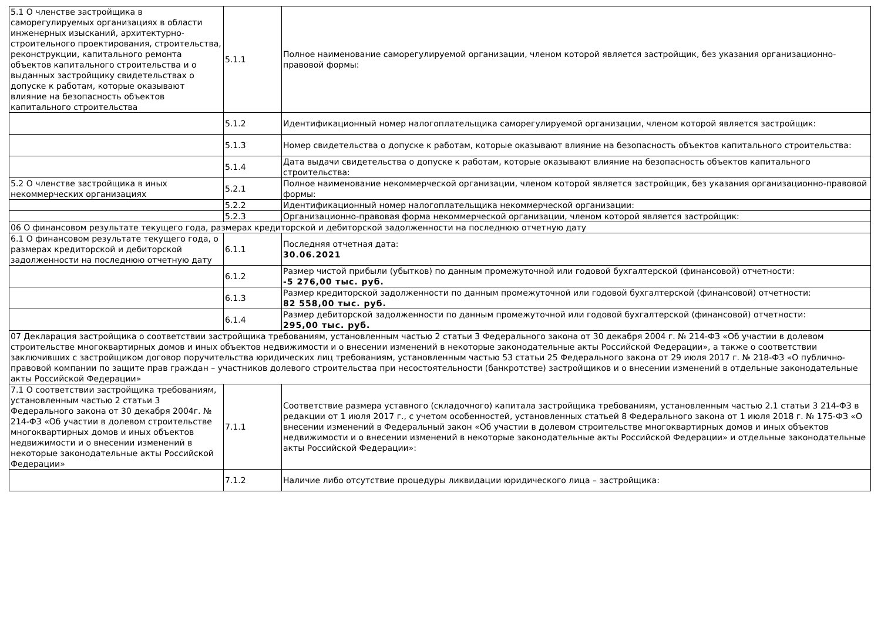| 5.1 О членстве застройщика в саморегулируемых организациях в области инженерных изысканий, архитектурно-строительного проектирования, строительства, реконструкции, капитального ремонта объектов капитального строительства и о выданных застройщику свидетельствах о допуске к работам, которые оказывают влияние на безопасность объектов капитального строительства | 5.1.1 | Полное наименование саморегулируемой организации, членом которой является застройщик, без указания организационно-правовой формы: |
| | 5.1.2 | Идентификационный номер налогоплательщика саморегулируемой организации, членом которой является застройщик: |
| | 5.1.3 | Номер свидетельства о допуске к работам, которые оказывают влияние на безопасность объектов капитального строительства: |
| | 5.1.4 | Дата выдачи свидетельства о допуске к работам, которые оказывают влияние на безопасность объектов капитального строительства: |
| 5.2 О членстве застройщика в иных некоммерческих организациях | 5.2.1 | Полное наименование некоммерческой организации, членом которой является застройщик, без указания организационно-правовой формы: |
| | 5.2.2 | Идентификационный номер налогоплательщика некоммерческой организации: |
| | 5.2.3 | Организационно-правовая форма некоммерческой организации, членом которой является застройщик: |
| 06 О финансовом результате текущего года, размерах кредиторской и дебиторской задолженности на последнюю отчетную дату | | |
| 6.1 О финансовом результате текущего года, о размерах кредиторской и дебиторской задолженности на последнюю отчетную дату | 6.1.1 | Последняя отчетная дата: 30.06.2021 |
| | 6.1.2 | Размер чистой прибыли (убытков) по данным промежуточной или годовой бухгалтерской (финансовой) отчетности: -5 276,00 тыс. руб. |
| | 6.1.3 | Размер кредиторской задолженности по данным промежуточной или годовой бухгалтерской (финансовой) отчетности: 82 558,00 тыс. руб. |
| | 6.1.4 | Размер дебиторской задолженности по данным промежуточной или годовой бухгалтерской (финансовой) отчетности: 295,00 тыс. руб. |
| 07 Декларация застройщика о соответствии застройщика требованиям, установленным частью 2 статьи 3 Федерального закона от 30 декабря 2004 г. № 214-ФЗ «Об участии в долевом строительстве многоквартирных домов и иных объектов недвижимости и о внесении изменений в некоторые законодательные акты Российской Федерации», а также о соответствии заключивших с застройщиком договор поручительства юридических лиц требованиям, установленным частью 53 статьи 25 Федерального закона от 29 июля 2017 г. № 218-ФЗ «О публично-правовой компании по защите прав граждан – участников долевого строительства при несостоятельности (банкротстве) застройщиков и о внесении изменений в отдельные законодательные акты Российской Федерации» | | |
| 7.1 О соответствии застройщика требованиям, установленным частью 2 статьи 3 Федерального закона от 30 декабря 2004г. № 214-ФЗ «Об участии в долевом строительстве многоквартирных домов и иных объектов недвижимости и о внесении изменений в некоторые законодательные акты Российской Федерации» | 7.1.1 | Соответствие размера уставного (складочного) капитала застройщика требованиям, установленным частью 2.1 статьи 3 214-ФЗ в редакции от 1 июля 2017 г., с учетом особенностей, установленных статьей 8 Федерального закона от 1 июля 2018 г. № 175-ФЗ «О внесении изменений в Федеральный закон «Об участии в долевом строительстве многоквартирных домов и иных объектов недвижимости и о внесении изменений в некоторые законодательные акты Российской Федерации» и отдельные законодательные акты Российской Федерации»: |
| | 7.1.2 | Наличие либо отсутствие процедуры ликвидации юридического лица – застройщика: |